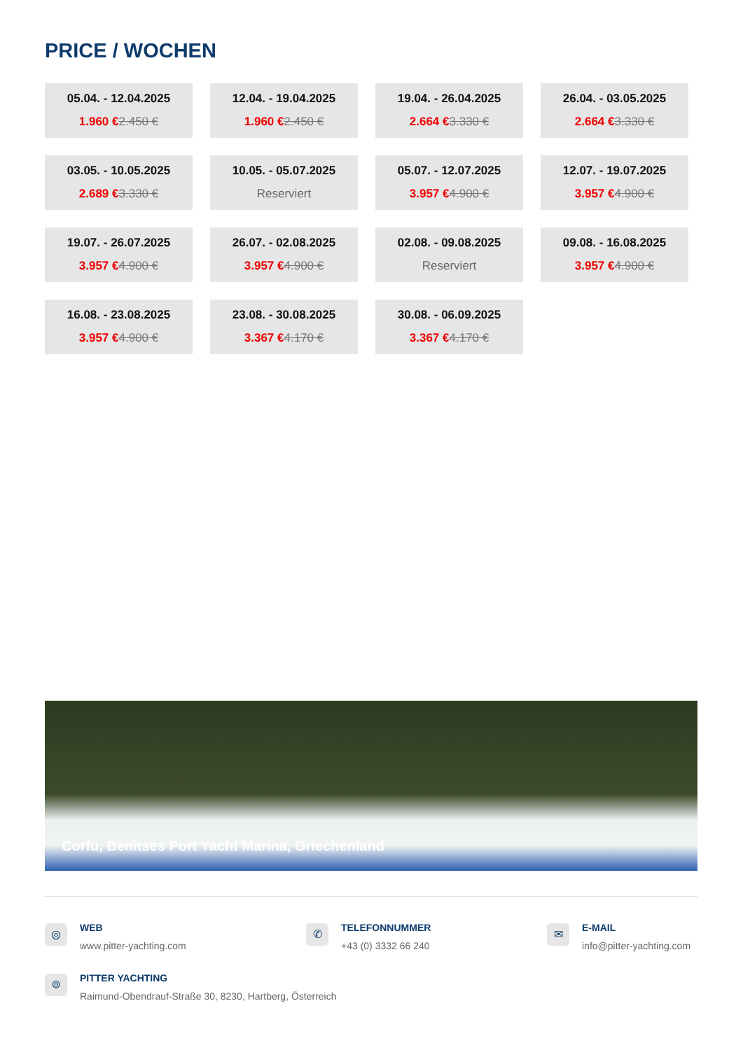PRICE / WOCHEN
05.04. - 12.04.2025
1.960 €2.450 €
12.04. - 19.04.2025
1.960 €2.450 €
19.04. - 26.04.2025
2.664 €3.330 €
26.04. - 03.05.2025
2.664 €3.330 €
03.05. - 10.05.2025
2.689 €3.330 €
10.05. - 05.07.2025
Reserviert
05.07. - 12.07.2025
3.957 €4.900 €
12.07. - 19.07.2025
3.957 €4.900 €
19.07. - 26.07.2025
3.957 €4.900 €
26.07. - 02.08.2025
3.957 €4.900 €
02.08. - 09.08.2025
Reserviert
09.08. - 16.08.2025
3.957 €4.900 €
16.08. - 23.08.2025
3.957 €4.900 €
23.08. - 30.08.2025
3.367 €4.170 €
30.08. - 06.09.2025
3.367 €4.170 €
Corfu, Benitses Port Yacht Marina, Griechenland
◎
WEB
www.pitter-yachting.com
✆
TELEFONNUMMER
+43 (0) 3332 66 240
✉
E-MAIL
info@pitter-yachting.com
⌾
PITTER YACHTING
Raimund-Obendrauf-Straße 30, 8230, Hartberg, Österreich